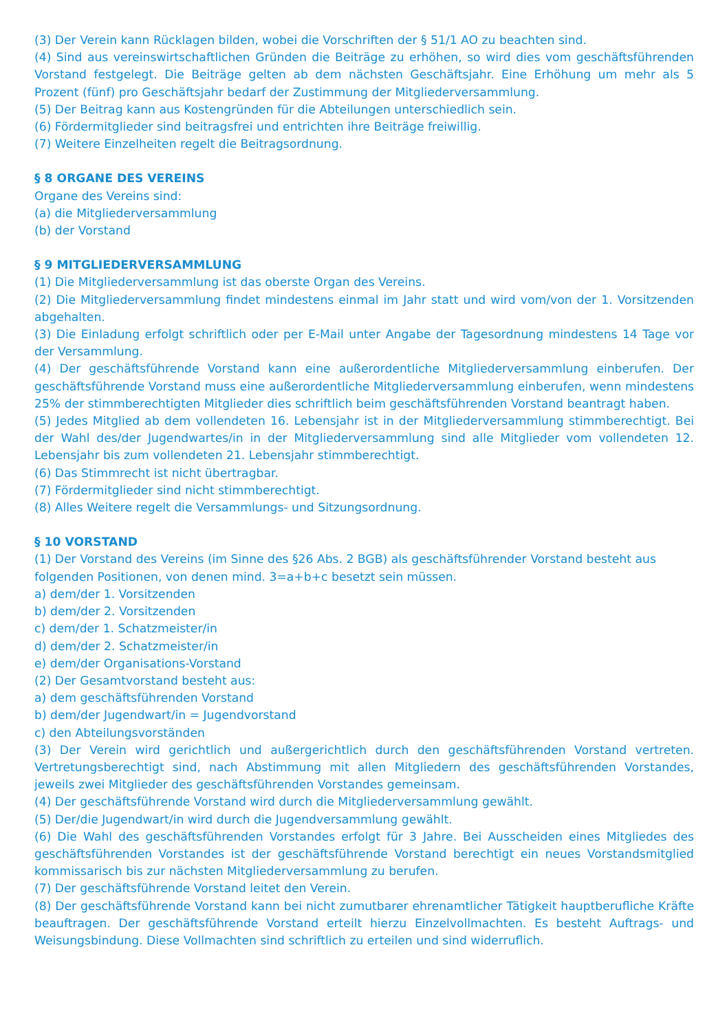(3) Der Verein kann Rücklagen bilden, wobei die Vorschriften der § 51/1 AO zu beachten sind.
(4) Sind aus vereinswirtschaftlichen Gründen die Beiträge zu erhöhen, so wird dies vom geschäftsführenden Vorstand festgelegt. Die Beiträge gelten ab dem nächsten Geschäftsjahr. Eine Erhöhung um mehr als 5 Prozent (fünf) pro Geschäftsjahr bedarf der Zustimmung der Mitgliederversammlung.
(5) Der Beitrag kann aus Kostengründen für die Abteilungen unterschiedlich sein.
(6) Fördermitglieder sind beitragsfrei und entrichten ihre Beiträge freiwillig.
(7) Weitere Einzelheiten regelt die Beitragsordnung.
§ 8 ORGANE DES VEREINS
Organe des Vereins sind:
(a) die Mitgliederversammlung
(b) der Vorstand
§ 9 MITGLIEDERVERSAMMLUNG
(1) Die Mitgliederversammlung ist das oberste Organ des Vereins.
(2) Die Mitgliederversammlung findet mindestens einmal im Jahr statt und wird vom/von der 1. Vorsitzenden abgehalten.
(3) Die Einladung erfolgt schriftlich oder per E-Mail unter Angabe der Tagesordnung mindestens 14 Tage vor der Versammlung.
(4) Der geschäftsführende Vorstand kann eine außerordentliche Mitgliederversammlung einberufen. Der geschäftsführende Vorstand muss eine außerordentliche Mitgliederversammlung einberufen, wenn mindestens 25% der stimmberechtigten Mitglieder dies schriftlich beim geschäftsführenden Vorstand beantragt haben.
(5) Jedes Mitglied ab dem vollendeten 16. Lebensjahr ist in der Mitgliederversammlung stimmberechtigt. Bei der Wahl des/der Jugendwartes/in in der Mitgliederversammlung sind alle Mitglieder vom vollendeten 12. Lebensjahr bis zum vollendeten 21. Lebensjahr stimmberechtigt.
(6) Das Stimmrecht ist nicht übertragbar.
(7) Fördermitglieder sind nicht stimmberechtigt.
(8) Alles Weitere regelt die Versammlungs- und Sitzungsordnung.
§ 10 VORSTAND
(1) Der Vorstand des Vereins (im Sinne des §26 Abs. 2 BGB) als geschäftsführender Vorstand besteht aus
folgenden Positionen, von denen mind. 3=a+b+c besetzt sein müssen.
a) dem/der 1. Vorsitzenden
b) dem/der 2. Vorsitzenden
c) dem/der 1. Schatzmeister/in
d) dem/der 2. Schatzmeister/in
e) dem/der Organisations-Vorstand
(2) Der Gesamtvorstand besteht aus:
a) dem geschäftsführenden Vorstand
b) dem/der Jugendwart/in = Jugendvorstand
c) den Abteilungsvorständen
(3) Der Verein wird gerichtlich und außergerichtlich durch den geschäftsführenden Vorstand vertreten. Vertretungsberechtigt sind, nach Abstimmung mit allen Mitgliedern des geschäftsführenden Vorstandes, jeweils zwei Mitglieder des geschäftsführenden Vorstandes gemeinsam.
(4) Der geschäftsführende Vorstand wird durch die Mitgliederversammlung gewählt.
(5) Der/die Jugendwart/in wird durch die Jugendversammlung gewählt.
(6) Die Wahl des geschäftsführenden Vorstandes erfolgt für 3 Jahre. Bei Ausscheiden eines Mitgliedes des geschäftsführenden Vorstandes ist der geschäftsführende Vorstand berechtigt ein neues Vorstandsmitglied kommissarisch bis zur nächsten Mitgliederversammlung zu berufen.
(7) Der geschäftsführende Vorstand leitet den Verein.
(8) Der geschäftsführende Vorstand kann bei nicht zumutbarer ehrenamtlicher Tätigkeit hauptberufliche Kräfte beauftragen. Der geschäftsführende Vorstand erteilt hierzu Einzelvollmachten. Es besteht Auftrags- und Weisungsbindung. Diese Vollmachten sind schriftlich zu erteilen und sind widerruflich.